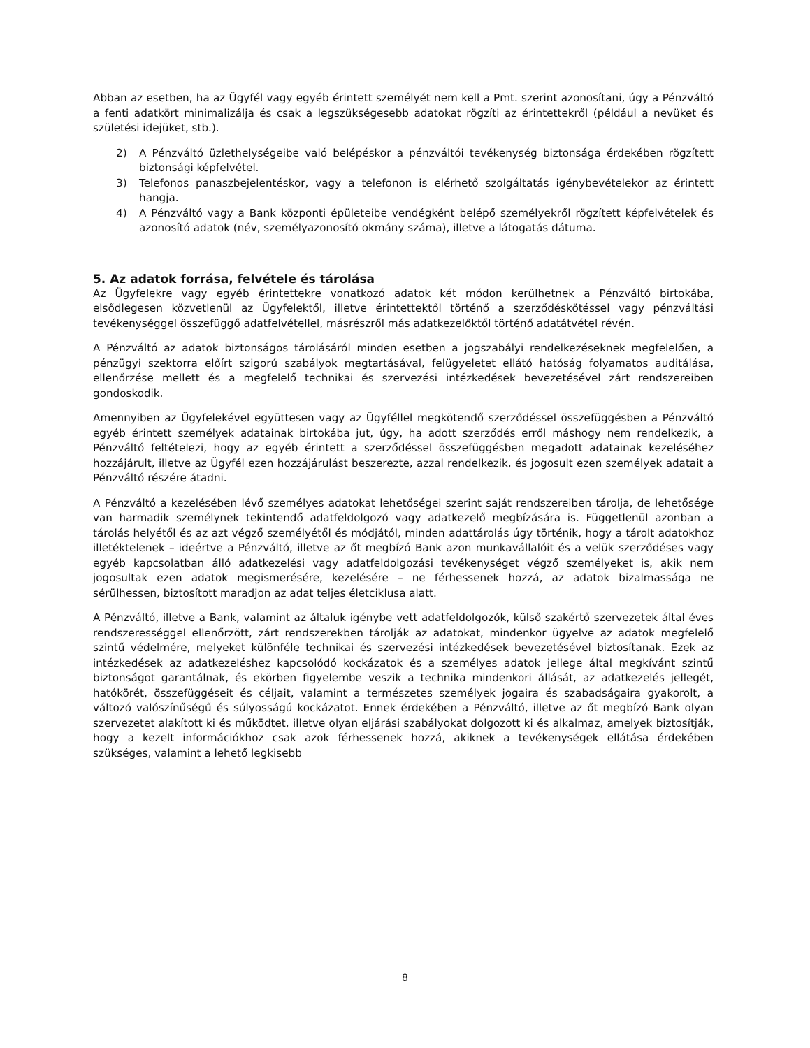Abban az esetben, ha az Ügyfél vagy egyéb érintett személyét nem kell a Pmt. szerint azonosítani, úgy a Pénzváltó a fenti adatkört minimalizálja és csak a legszükségesebb adatokat rögzíti az érintettekről (például a nevüket és születési idejüket, stb.).
2) A Pénzváltó üzlethelységeibe való belépéskor a pénzváltói tevékenység biztonsága érdekében rögzített biztonsági képfelvétel.
3) Telefonos panaszbejelentéskor, vagy a telefonon is elérhető szolgáltatás igénybevételekor az érintett hangja.
4) A Pénzváltó vagy a Bank központi épületeibe vendégként belépő személyekről rögzített képfelvételek és azonosító adatok (név, személyazonosító okmány száma), illetve a látogatás dátuma.
5. Az adatok forrása, felvétele és tárolása
Az Ügyfelekre vagy egyéb érintettekre vonatkozó adatok két módon kerülhetnek a Pénzváltó birtokába, elsődlegesen közvetlenül az Ügyfelektől, illetve érintettektől történő a szerződéskötéssel vagy pénzváltási tevékenységgel összefüggő adatfelvétellel, másrészről más adatkezelőktől történő adatátvétel révén.
A Pénzváltó az adatok biztonságos tárolásáról minden esetben a jogszabályi rendelkezéseknek megfelelően, a pénzügyi szektorra előírt szigorú szabályok megtartásával, felügyeletet ellátó hatóság folyamatos auditálása, ellenőrzése mellett és a megfelelő technikai és szervezési intézkedések bevezetésével zárt rendszereiben gondoskodik.
Amennyiben az Ügyfelekével együttesen vagy az Ügyféllel megkötendő szerződéssel összefüggésben a Pénzváltó egyéb érintett személyek adatainak birtokába jut, úgy, ha adott szerződés erről máshogy nem rendelkezik, a Pénzváltó feltételezi, hogy az egyéb érintett a szerződéssel összefüggésben megadott adatainak kezeléséhez hozzájárult, illetve az Ügyfél ezen hozzájárulást beszerezte, azzal rendelkezik, és jogosult ezen személyek adatait a Pénzváltó részére átadni.
A Pénzváltó a kezelésében lévő személyes adatokat lehetőségei szerint saját rendszereiben tárolja, de lehetősége van harmadik személynek tekintendő adatfeldolgozó vagy adatkezelő megbízására is. Függetlenül azonban a tárolás helyétől és az azt végző személyétől és módjától, minden adattárolás úgy történik, hogy a tárolt adatokhoz illetéktelenek – ideértve a Pénzváltó, illetve az őt megbízó Bank azon munkavállalóit és a velük szerződéses vagy egyéb kapcsolatban álló adatkezelési vagy adatfeldolgozási tevékenységet végző személyeket is, akik nem jogosultak ezen adatok megismerésére, kezelésére – ne férhessenek hozzá, az adatok bizalmassága ne sérülhessen, biztosított maradjon az adat teljes életciklusa alatt.
A Pénzváltó, illetve a Bank, valamint az általuk igénybe vett adatfeldolgozók, külső szakértő szervezetek által éves rendszerességgel ellenőrzött, zárt rendszerekben tárolják az adatokat, mindenkor ügyelve az adatok megfelelő szintű védelmére, melyeket különféle technikai és szervezési intézkedések bevezetésével biztosítanak. Ezek az intézkedések az adatkezeléshez kapcsolódó kockázatok és a személyes adatok jellege által megkívánt szintű biztonságot garantálnak, és ekörben figyelembe veszik a technika mindenkori állását, az adatkezelés jellegét, hatókörét, összefüggéseit és céljait, valamint a természetes személyek jogaira és szabadságaira gyakorolt, a változó valószínűségű és súlyosságú kockázatot. Ennek érdekében a Pénzváltó, illetve az őt megbízó Bank olyan szervezetet alakított ki és működtet, illetve olyan eljárási szabályokat dolgozott ki és alkalmaz, amelyek biztosítják, hogy a kezelt információkhoz csak azok férhessenek hozzá, akiknek a tevékenységek ellátása érdekében szükséges, valamint a lehető legkisebb
8